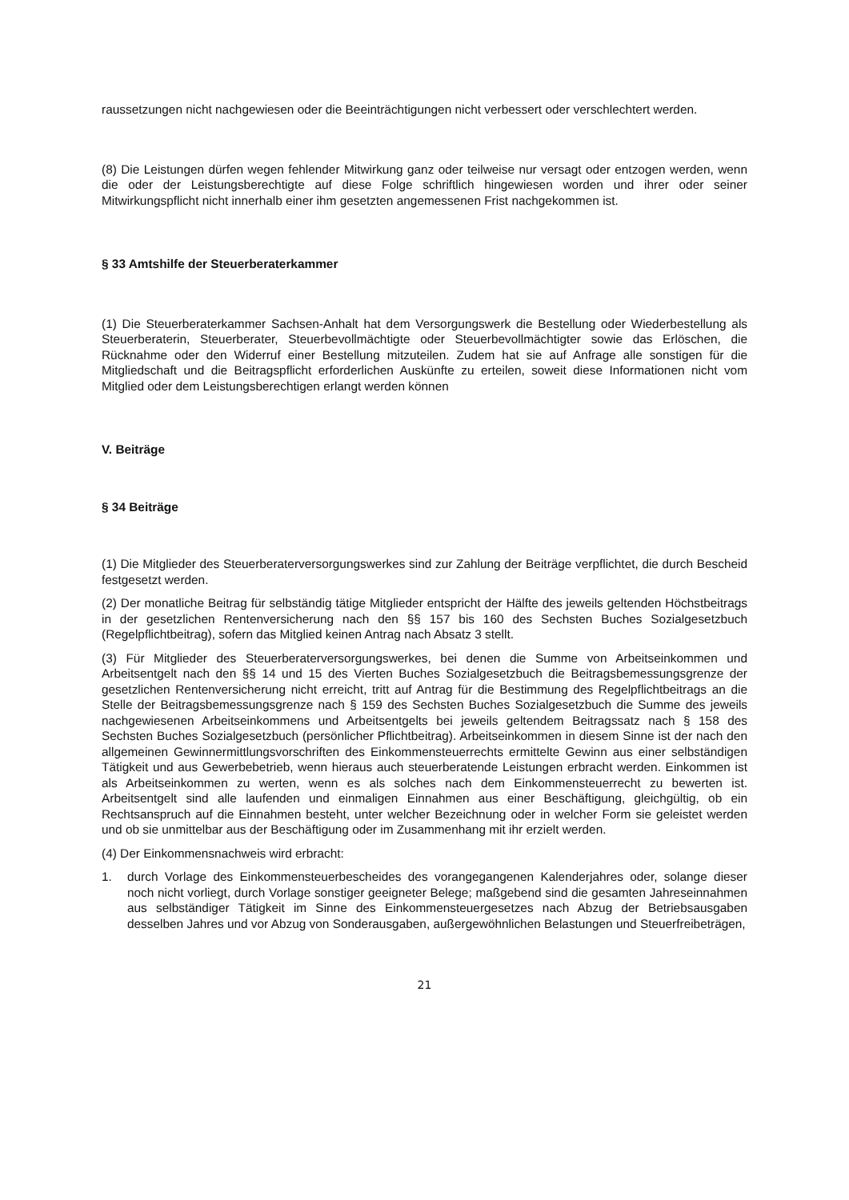raussetzungen nicht nachgewiesen oder die Beeinträchtigungen nicht verbessert oder verschlechtert werden.
(8) Die Leistungen dürfen wegen fehlender Mitwirkung ganz oder teilweise nur versagt oder entzogen werden, wenn die oder der Leistungsberechtigte auf diese Folge schriftlich hingewiesen worden und ihrer oder seiner Mitwirkungspflicht nicht innerhalb einer ihm gesetzten angemessenen Frist nachgekommen ist.
§ 33 Amtshilfe der Steuerberaterkammer
(1) Die Steuerberaterkammer Sachsen-Anhalt hat dem Versorgungswerk die Bestellung oder Wiederbestellung als Steuerberaterin, Steuerberater, Steuerbevollmächtigte oder Steuerbevollmächtigter sowie das Erlöschen, die Rücknahme oder den Widerruf einer Bestellung mitzuteilen. Zudem hat sie auf Anfrage alle sonstigen für die Mitgliedschaft und die Beitragspflicht erforderlichen Auskünfte zu erteilen, soweit diese Informationen nicht vom Mitglied oder dem Leistungsberechtigen erlangt werden können
V. Beiträge
§ 34 Beiträge
(1) Die Mitglieder des Steuerberaterversorgungswerkes sind zur Zahlung der Beiträge verpflichtet, die durch Bescheid festgesetzt werden.
(2) Der monatliche Beitrag für selbständig tätige Mitglieder entspricht der Hälfte des jeweils geltenden Höchstbeitrags in der gesetzlichen Rentenversicherung nach den §§ 157 bis 160 des Sechsten Buches Sozialgesetzbuch (Regelpflichtbeitrag), sofern das Mitglied keinen Antrag nach Absatz 3 stellt.
(3) Für Mitglieder des Steuerberaterversorgungswerkes, bei denen die Summe von Arbeitseinkommen und Arbeitsentgelt nach den §§ 14 und 15 des Vierten Buches Sozialgesetzbuch die Beitragsbemessungsgrenze der gesetzlichen Rentenversicherung nicht erreicht, tritt auf Antrag für die Bestimmung des Regelpflichtbeitrags an die Stelle der Beitragsbemessungsgrenze nach § 159 des Sechsten Buches Sozialgesetzbuch die Summe des jeweils nachgewiesenen Arbeitseinkommens und Arbeitsentgelts bei jeweils geltendem Beitragssatz nach § 158 des Sechsten Buches Sozialgesetzbuch (persönlicher Pflichtbeitrag). Arbeitseinkommen in diesem Sinne ist der nach den allgemeinen Gewinnermittlungsvorschriften des Einkommensteuerrechts ermittelte Gewinn aus einer selbständigen Tätigkeit und aus Gewerbebetrieb, wenn hieraus auch steuerberatende Leistungen erbracht werden. Einkommen ist als Arbeitseinkommen zu werten, wenn es als solches nach dem Einkommensteuerrecht zu bewerten ist. Arbeitsentgelt sind alle laufenden und einmaligen Einnahmen aus einer Beschäftigung, gleichgültig, ob ein Rechtsanspruch auf die Einnahmen besteht, unter welcher Bezeichnung oder in welcher Form sie geleistet werden und ob sie unmittelbar aus der Beschäftigung oder im Zusammenhang mit ihr erzielt werden.
(4) Der Einkommensnachweis wird erbracht:
1. durch Vorlage des Einkommensteuerbescheides des vorangegangenen Kalenderjahres oder, solange dieser noch nicht vorliegt, durch Vorlage sonstiger geeigneter Belege; maßgebend sind die gesamten Jahreseinnahmen aus selbständiger Tätigkeit im Sinne des Einkommensteuergesetzes nach Abzug der Betriebsausgaben desselben Jahres und vor Abzug von Sonderausgaben, außergewöhnlichen Belastungen und Steuerfreibeträgen,
21